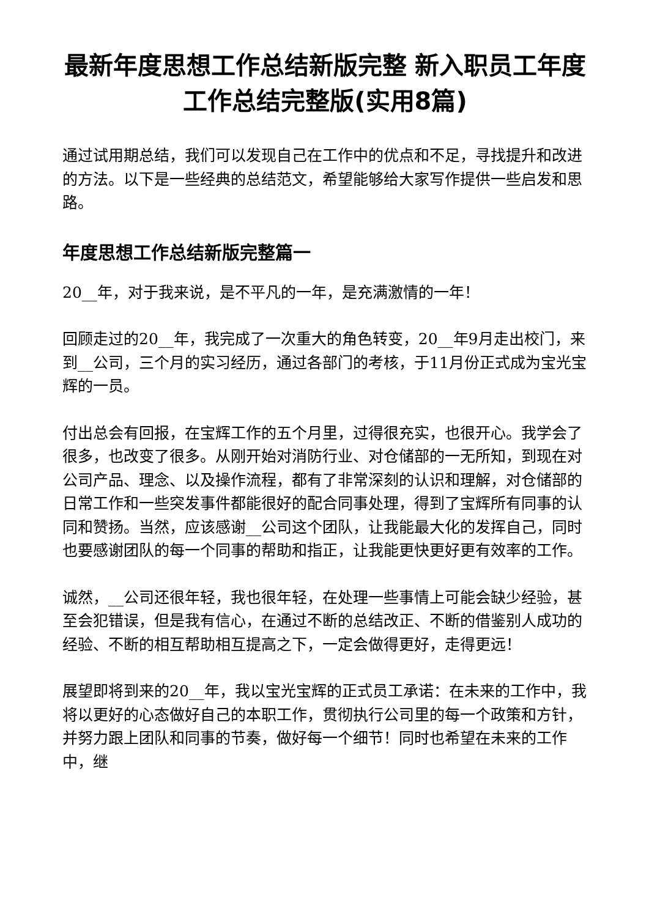最新年度思想工作总结新版完整 新入职员工年度工作总结完整版(实用8篇)
通过试用期总结，我们可以发现自己在工作中的优点和不足，寻找提升和改进的方法。以下是一些经典的总结范文，希望能够给大家写作提供一些启发和思路。
年度思想工作总结新版完整篇一
20__年，对于我来说，是不平凡的一年，是充满激情的一年！
回顾走过的20__年，我完成了一次重大的角色转变，20__年9月走出校门，来到__公司，三个月的实习经历，通过各部门的考核，于11月份正式成为宝光宝辉的一员。
付出总会有回报，在宝辉工作的五个月里，过得很充实，也很开心。我学会了很多，也改变了很多。从刚开始对消防行业、对仓储部的一无所知，到现在对公司产品、理念、以及操作流程，都有了非常深刻的认识和理解，对仓储部的日常工作和一些突发事件都能很好的配合同事处理，得到了宝辉所有同事的认同和赞扬。当然，应该感谢__公司这个团队，让我能最大化的发挥自己，同时也要感谢团队的每一个同事的帮助和指正，让我能更快更好更有效率的工作。
诚然，__公司还很年轻，我也很年轻，在处理一些事情上可能会缺少经验，甚至会犯错误，但是我有信心，在通过不断的总结改正、不断的借鉴别人成功的经验、不断的相互帮助相互提高之下，一定会做得更好，走得更远！
展望即将到来的20__年，我以宝光宝辉的正式员工承诺：在未来的工作中，我将以更好的心态做好自己的本职工作，贯彻执行公司里的每一个政策和方针，并努力跟上团队和同事的节奏，做好每一个细节！同时也希望在未来的工作中，继